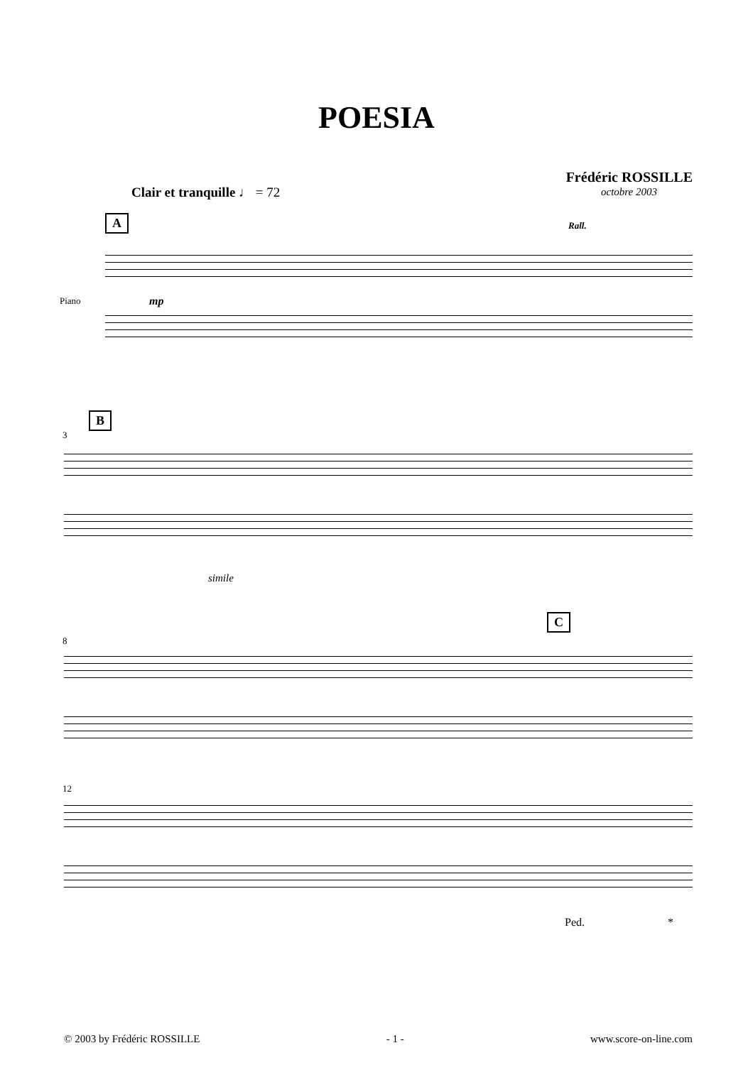POESIA
Frédéric ROSSILLE
octobre 2003
Clair et tranquille ♩ = 72
A Rall.
Piano mp
B
3
simile
C
8
12
Ped. *
© 2003 by Frédéric ROSSILLE - 1 - www.score-on-line.com